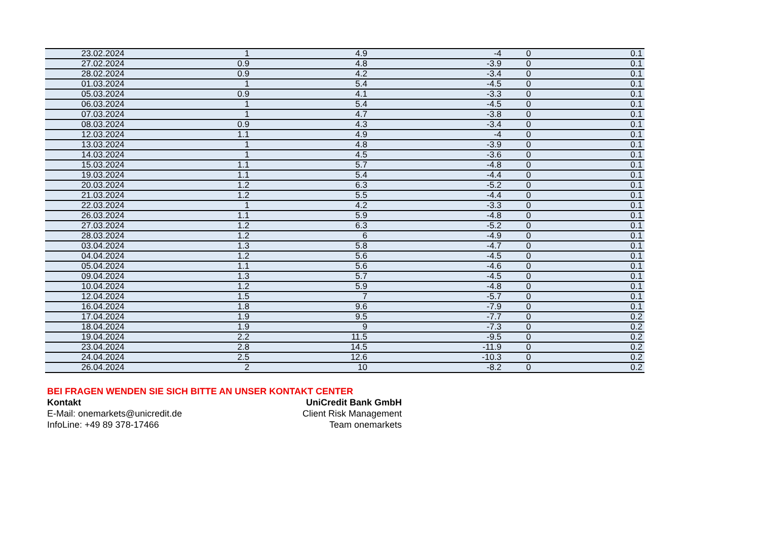| 23.02.2024 | 1 | 4.9 | -4 | 0 | 0.1 |
| 27.02.2024 | 0.9 | 4.8 | -3.9 | 0 | 0.1 |
| 28.02.2024 | 0.9 | 4.2 | -3.4 | 0 | 0.1 |
| 01.03.2024 | 1 | 5.4 | -4.5 | 0 | 0.1 |
| 05.03.2024 | 0.9 | 4.1 | -3.3 | 0 | 0.1 |
| 06.03.2024 | 1 | 5.4 | -4.5 | 0 | 0.1 |
| 07.03.2024 | 1 | 4.7 | -3.8 | 0 | 0.1 |
| 08.03.2024 | 0.9 | 4.3 | -3.4 | 0 | 0.1 |
| 12.03.2024 | 1.1 | 4.9 | -4 | 0 | 0.1 |
| 13.03.2024 | 1 | 4.8 | -3.9 | 0 | 0.1 |
| 14.03.2024 | 1 | 4.5 | -3.6 | 0 | 0.1 |
| 15.03.2024 | 1.1 | 5.7 | -4.8 | 0 | 0.1 |
| 19.03.2024 | 1.1 | 5.4 | -4.4 | 0 | 0.1 |
| 20.03.2024 | 1.2 | 6.3 | -5.2 | 0 | 0.1 |
| 21.03.2024 | 1.2 | 5.5 | -4.4 | 0 | 0.1 |
| 22.03.2024 | 1 | 4.2 | -3.3 | 0 | 0.1 |
| 26.03.2024 | 1.1 | 5.9 | -4.8 | 0 | 0.1 |
| 27.03.2024 | 1.2 | 6.3 | -5.2 | 0 | 0.1 |
| 28.03.2024 | 1.2 | 6 | -4.9 | 0 | 0.1 |
| 03.04.2024 | 1.3 | 5.8 | -4.7 | 0 | 0.1 |
| 04.04.2024 | 1.2 | 5.6 | -4.5 | 0 | 0.1 |
| 05.04.2024 | 1.1 | 5.6 | -4.6 | 0 | 0.1 |
| 09.04.2024 | 1.3 | 5.7 | -4.5 | 0 | 0.1 |
| 10.04.2024 | 1.2 | 5.9 | -4.8 | 0 | 0.1 |
| 12.04.2024 | 1.5 | 7 | -5.7 | 0 | 0.1 |
| 16.04.2024 | 1.8 | 9.6 | -7.9 | 0 | 0.1 |
| 17.04.2024 | 1.9 | 9.5 | -7.7 | 0 | 0.2 |
| 18.04.2024 | 1.9 | 9 | -7.3 | 0 | 0.2 |
| 19.04.2024 | 2.2 | 11.5 | -9.5 | 0 | 0.2 |
| 23.04.2024 | 2.8 | 14.5 | -11.9 | 0 | 0.2 |
| 24.04.2024 | 2.5 | 12.6 | -10.3 | 0 | 0.2 |
| 26.04.2024 | 2 | 10 | -8.2 | 0 | 0.2 |
BEI FRAGEN WENDEN SIE SICH BITTE AN UNSER KONTAKT CENTER
Kontakt UniCredit Bank GmbH
E-Mail: onemarkets@unicredit.de Client Risk Management
InfoLine: +49 89 378-17466 Team onemarkets